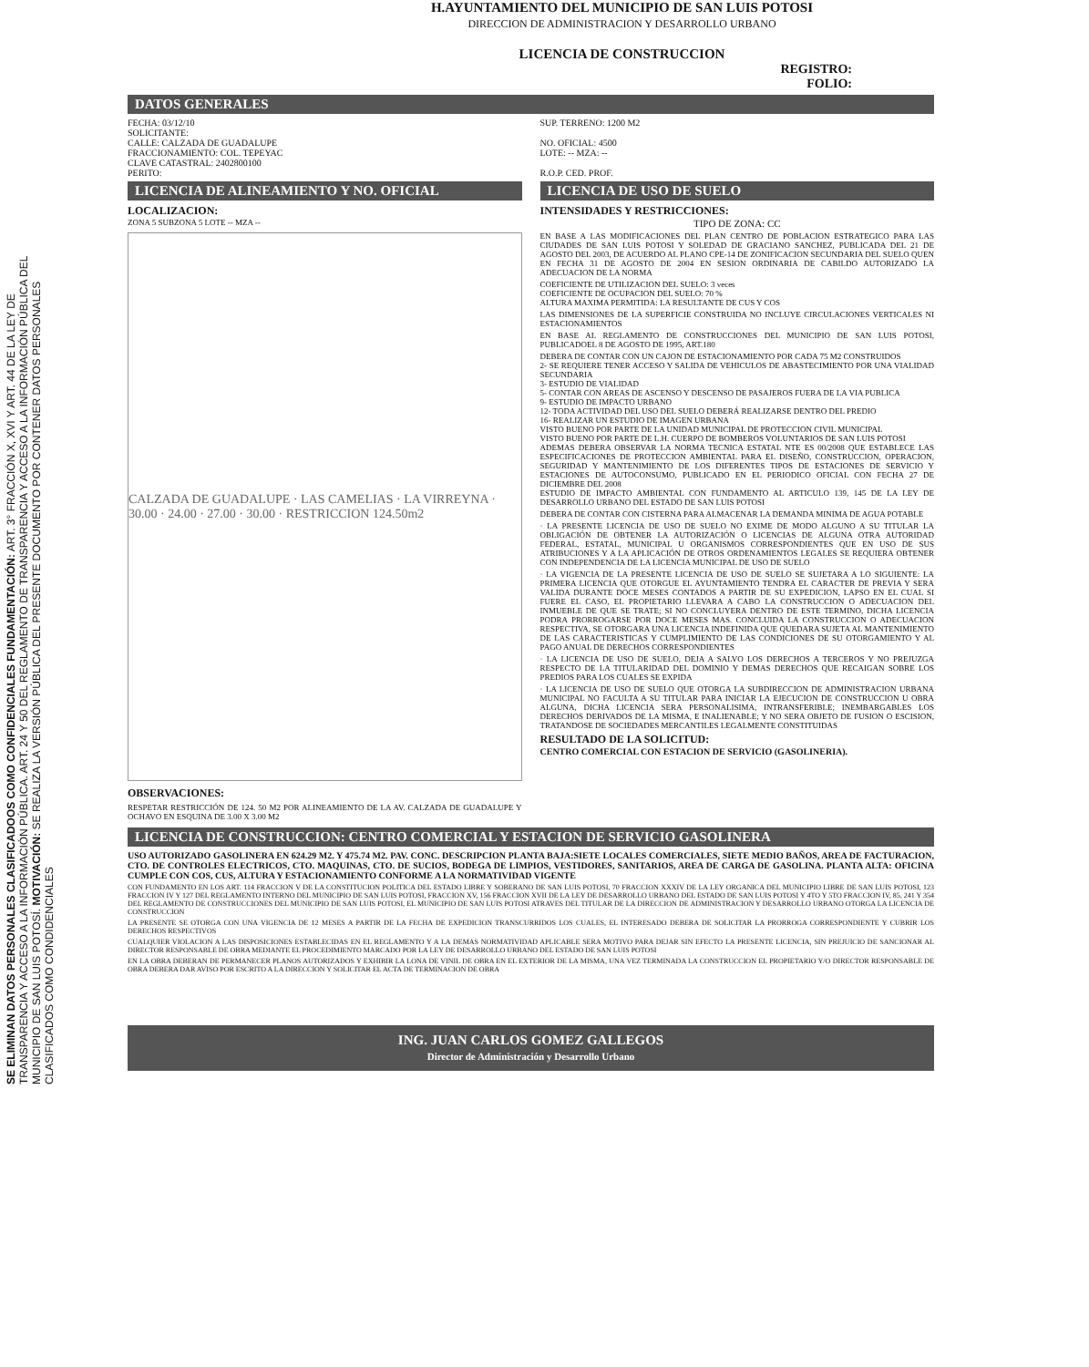SE ELIMINAN DATOS PERSONALES CLASIFICADOOS COMO CONFIDENCIALES FUNDAMENTACIÓN: ART. 3° FRACCIÓN X, XVI Y ART. 44 DE LA LEY DE TRANSPARENCIA Y ACCESO A LA INFORMACIÓN PÚBLICA. ART. 24 Y 50 DEL REGLAMENTO DE TRANSPARENCIA Y ACCESO A LA INFORMACIÓN PÚBLICA DEL MUNICIPIO DE SAN LUIS POTOSÍ. MOTIVACIÓN: SE REALIZA LA VERSIÓN PÚBLICA DEL PRESENTE DOCUMENTO POR CONTENER DATOS PERSONALES CLASIFICADOS COMO CONDIDENCIALES
H.AYUNTAMIENTO DEL MUNICIPIO DE SAN LUIS POTOSI
DIRECCION DE ADMINISTRACION Y DESARROLLO URBANO
LICENCIA DE CONSTRUCCION
REGISTRO:
FOLIO:
DATOS GENERALES
FECHA: 03/12/10
SOLICITANTE:
CALLE: CALZADA DE GUADALUPE
FRACCIONAMIENTO: COL. TEPEYAC
CLAVE CATASTRAL: 2402800100
PERITO:
SUP. TERRENO: 1200 M2
NO. OFICIAL: 4500
LOTE: -- MZA: --
R.O.P. CED. PROF.
LICENCIA DE ALINEAMIENTO Y NO. OFICIAL
LOCALIZACION:
ZONA 5 SUBZONA 5 LOTE -- MZA --
CALZADA DE GUADALUPE · LAS CAMELIAS · LA VIRREYNA · 30.00 · 24.00 · 27.00 · 30.00 · RESTRICCION 124.50m2
OBSERVACIONES:
RESPETAR RESTRICCIÓN DE 124. 50 M2 POR ALINEAMIENTO DE LA AV. CALZADA DE GUADALUPE Y OCHAVO EN ESQUINA DE 3.00 X 3.00 M2
LICENCIA DE USO DE SUELO
INTENSIDADES Y RESTRICCIONES:
TIPO DE ZONA: CC
EN BASE A LAS MODIFICACIONES DEL PLAN CENTRO DE POBLACION ESTRATEGICO PARA LAS CIUDADES DE SAN LUIS POTOSI Y SOLEDAD DE GRACIANO SANCHEZ, PUBLICADA DEL 21 DE AGOSTO DEL 2003, DE ACUERDO AL PLANO CPE-14 DE ZONIFICACION SECUNDARIA DEL SUELO QUEN EN FECHA 31 DE AGOSTO DE 2004 EN SESION ORDINARIA DE CABILDO AUTORIZADO LA ADECUACION DE LA NORMA
COEFICIENTE DE UTILIZACION DEL SUELO: 3 veces
COEFICIENTE DE OCUPACION DEL SUELO: 70 %
ALTURA MAXIMA PERMITIDA: LA RESULTANTE DE CUS Y COS
LAS DIMENSIONES DE LA SUPERFICIE CONSTRUIDA NO INCLUYE CIRCULACIONES VERTICALES NI ESTACIONAMIENTOS
EN BASE AL REGLAMENTO DE CONSTRUCCIONES DEL MUNICIPIO DE SAN LUIS POTOSI, PUBLICADOEL 8 DE AGOSTO DE 1995, ART.180
DEBERA DE CONTAR CON UN CAJON DE ESTACIONAMIENTO POR CADA 75 M2 CONSTRUIDOS
2- SE REQUIERE TENER ACCESO Y SALIDA DE VEHICULOS DE ABASTECIMIENTO POR UNA VIALIDAD SECUNDARIA
3- ESTUDIO DE VIALIDAD
5- CONTAR CON AREAS DE ASCENSO Y DESCENSO DE PASAJEROS FUERA DE LA VIA PUBLICA
9- ESTUDIO DE IMPACTO URBANO
12- TODA ACTIVIDAD DEL USO DEL SUELO DEBERÁ REALIZARSE DENTRO DEL PREDIO
16- REALIZAR UN ESTUDIO DE IMAGEN URBANA
VISTO BUENO POR PARTE DE LA UNIDAD MUNICIPAL DE PROTECCION CIVIL MUNICIPAL
VISTO BUENO POR PARTE DE L.H. CUERPO DE BOMBEROS VOLUNTARIOS DE SAN LUIS POTOSI
ADEMAS DEBERA OBSERVAR LA NORMA TECNICA ESTATAL NTE ES 00/2008 QUE ESTABLECE LAS ESPECIFICACIONES DE PROTECCION AMBIENTAL PARA EL DISEÑO, CONSTRUCCION, OPERACION, SEGURIDAD Y MANTENIMIENTO DE LOS DIFERENTES TIPOS DE ESTACIONES DE SERVICIO Y ESTACIONES DE AUTOCONSUMO, PUBLICADO EN EL PERIODICO OFICIAL CON FECHA 27 DE DICIEMBRE DEL 2008
ESTUDIO DE IMPACTO AMBIENTAL CON FUNDAMENTO AL ARTICULO 139, 145 DE LA LEY DE DESARROLLO URBANO DEL ESTADO DE SAN LUIS POTOSI
DEBERA DE CONTAR CON CISTERNA PARA ALMACENAR LA DEMANDA MINIMA DE AGUA POTABLE
· LA PRESENTE LICENCIA DE USO DE SUELO NO EXIME DE MODO ALGUNO A SU TITULAR LA OBLIGACIÓN DE OBTENER LA AUTORIZACIÓN O LICENCIAS DE ALGUNA OTRA AUTORIDAD FEDERAL, ESTATAL, MUNICIPAL U ORGANISMOS CORRESPONDIENTES QUE EN USO DE SUS ATRIBUCIONES Y A LA APLICACIÓN DE OTROS ORDENAMIENTOS LEGALES SE REQUIERA OBTENER CON INDEPENDENCIA DE LA LICENCIA MUNICIPAL DE USO DE SUELO
· LA VIGENCIA DE LA PRESENTE LICENCIA DE USO DE SUELO SE SUJETARA A LO SIGUIENTE: LA PRIMERA LICENCIA QUE OTORGUE EL AYUNTAMIENTO TENDRA EL CARACTER DE PREVIA Y SERA VALIDA DURANTE DOCE MESES CONTADOS A PARTIR DE SU EXPEDICION, LAPSO EN EL CUAL SI FUERE EL CASO, EL PROPIETARIO LLEVARA A CABO LA CONSTRUCCION O ADECUACION DEL INMUEBLE DE QUE SE TRATE; SI NO CONCLUYERA DENTRO DE ESTE TERMINO, DICHA LICENCIA PODRA PRORROGARSE POR DOCE MESES MAS. CONCLUIDA LA CONSTRUCCION O ADECUACION RESPECTIVA, SE OTORGARA UNA LICENCIA INDEFINIDA QUE QUEDARA SUJETA AL MANTENIMIENTO DE LAS CARACTERISTICAS Y CUMPLIMIENTO DE LAS CONDICIONES DE SU OTORGAMIENTO Y AL PAGO ANUAL DE DERECHOS CORRESPONDIENTES
· LA LICENCIA DE USO DE SUELO, DEJA A SALVO LOS DERECHOS A TERCEROS Y NO PREJUZGA RESPECTO DE LA TITULARIDAD DEL DOMINIO Y DEMAS DERECHOS QUE RECAIGAN SOBRE LOS PREDIOS PARA LOS CUALES SE EXPIDA
· LA LICENCIA DE USO DE SUELO QUE OTORGA LA SUBDIRECCION DE ADMINISTRACION URBANA MUNICIPAL NO FACULTA A SU TITULAR PARA INICIAR LA EJECUCION DE CONSTRUCCION U OBRA ALGUNA, DICHA LICENCIA SERA PERSONALISIMA, INTRANSFERIBLE; INEMBARGABLES LOS DERECHOS DERIVADOS DE LA MISMA, E INALIENABLE; Y NO SERA OBJETO DE FUSION O ESCISION, TRATANDOSE DE SOCIEDADES MERCANTILES LEGALMENTE CONSTITUIDAS
RESULTADO DE LA SOLICITUD:
CENTRO COMERCIAL CON ESTACION DE SERVICIO (GASOLINERIA).
LICENCIA DE CONSTRUCCION: CENTRO COMERCIAL Y ESTACION DE SERVICIO GASOLINERA
USO AUTORIZADO GASOLINERA EN 624.29 M2. Y 475.74 M2. PAV. CONC. DESCRIPCION PLANTA BAJA:SIETE LOCALES COMERCIALES, SIETE MEDIO BAÑOS, AREA DE FACTURACION, CTO. DE CONTROLES ELECTRICOS, CTO. MAQUINAS, CTO. DE SUCIOS, BODEGA DE LIMPIOS, VESTIDORES, SANITARIOS, AREA DE CARGA DE GASOLINA. PLANTA ALTA: OFICINA CUMPLE CON COS, CUS, ALTURA Y ESTACIONAMIENTO CONFORME A LA NORMATIVIDAD VIGENTE
CON FUNDAMENTO EN LOS ART. 114 FRACCION V DE LA CONSTITUCION POLITICA DEL ESTADO LIBRE Y SOBERANO DE SAN LUIS POTOSI, 70 FRACCION XXXIV DE LA LEY ORGANICA DEL MUNICIPIO LIBRE DE SAN LUIS POTOSI, 123 FRACCION IV Y 127 DEL REGLAMENTO INTERNO DEL MUNICIPIO DE SAN LUIS POTOSI, FRACCION XV, 156 FRACCION XVII DE LA LEY DE DESARROLLO URBANO DEL ESTADO DE SAN LUIS POTOSI Y 4TO Y 5TO FRACCION IV, 85, 241 Y 354 DEL REGLAMENTO DE CONSTRUCCIONES DEL MUNICIPIO DE SAN LUIS POTOSI, EL MUNICIPIO DE SAN LUIS POTOSI ATRAVES DEL TITULAR DE LA DIRECCION DE ADMINISTRACION Y DESARROLLO URBANO OTORGA LA LICENCIA DE CONSTRUCCION
LA PRESENTE SE OTORGA CON UNA VIGENCIA DE 12 MESES A PARTIR DE LA FECHA DE EXPEDICION TRANSCURRIDOS LOS CUALES, EL INTERESADO DEBERA DE SOLICITAR LA PRORROGA CORRESPONDIENTE Y CUBRIR LOS DERECHOS RESPECTIVOS
CUALQUIER VIOLACION A LAS DISPOSICIONES ESTABLECIDAS EN EL REGLAMENTO Y A LA DEMAS NORMATIVIDAD APLICABLE SERA MOTIVO PARA DEJAR SIN EFECTO LA PRESENTE LICENCIA, SIN PREJUICIO DE SANCIONAR AL DIRECTOR RESPONSABLE DE OBRA MEDIANTE EL PROCEDIMIENTO MARCADO POR LA LEY DE DESARROLLO URBANO DEL ESTADO DE SAN LUIS POTOSI
EN LA OBRA DEBERAN DE PERMANECER PLANOS AUTORIZADOS Y EXHIBIR LA LONA DE VINIL DE OBRA EN EL EXTERIOR DE LA MISMA, UNA VEZ TERMINADA LA CONSTRUCCION EL PROPIETARIO Y/O DIRECTOR RESPONSABLE DE OBRA DEBERA DAR AVISO POR ESCRITO A LA DIRECCION Y SOLICITAR EL ACTA DE TERMINACION DE OBRA
ING. JUAN CARLOS GOMEZ GALLEGOS
Director de Administración y Desarrollo Urbano